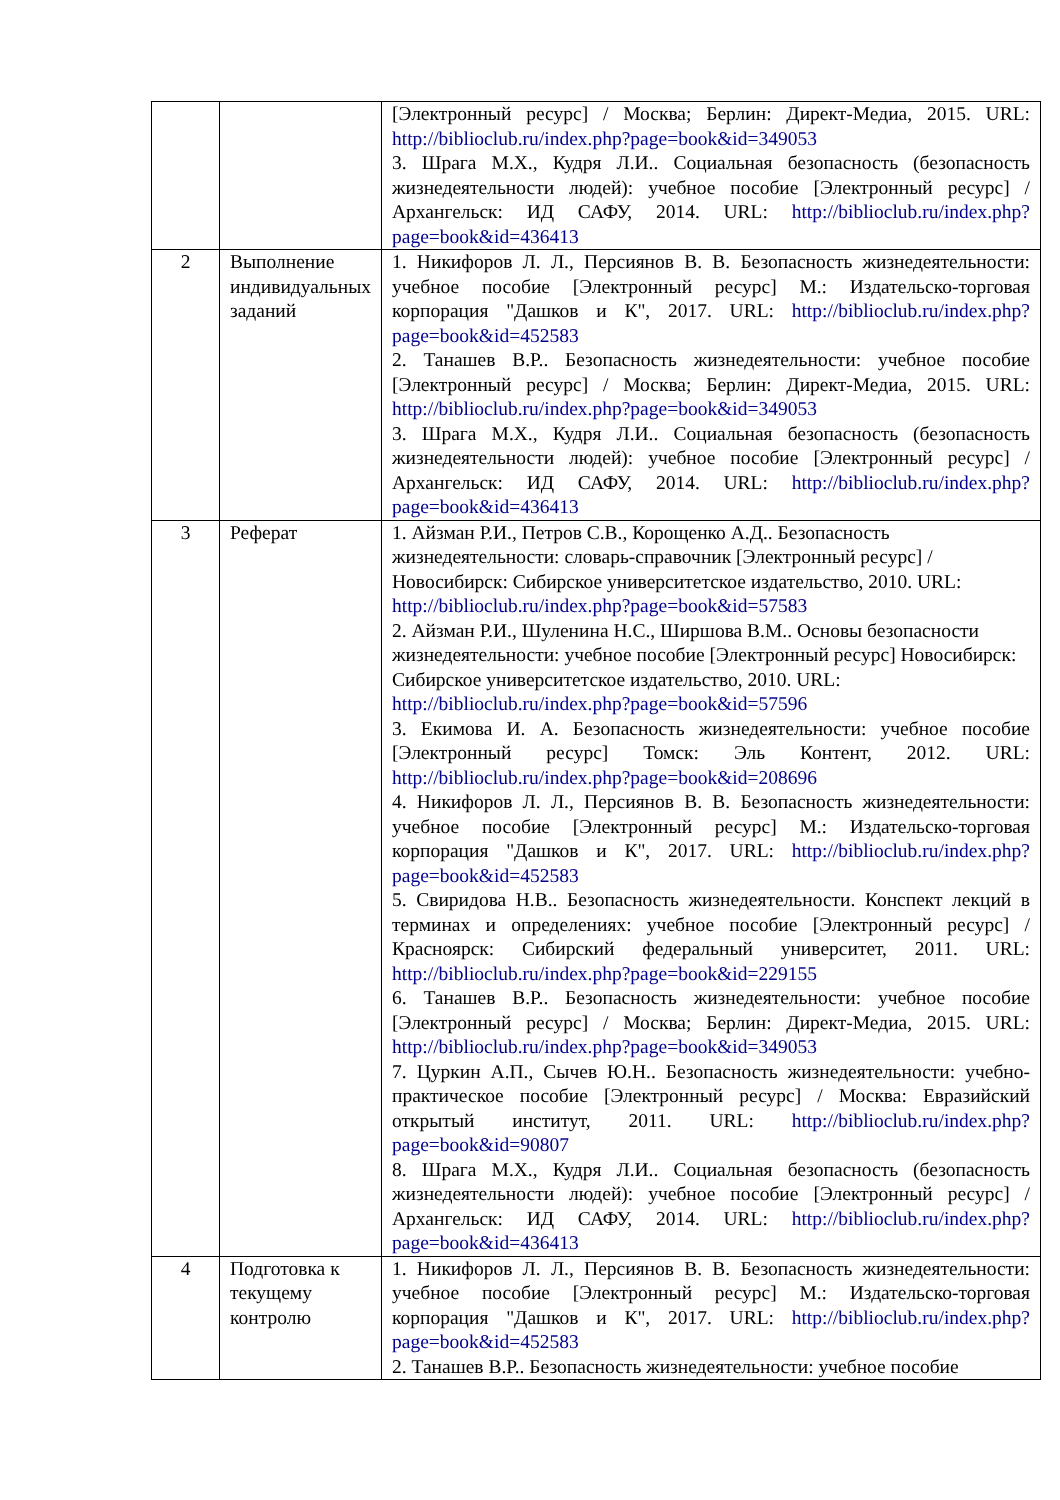| | | [Электронный ресурс] / Москва; Берлин: Директ-Медиа, 2015. URL: http://biblioclub.ru/index.php?page=book&id=349053 3. Шрага М.Х., Кудря Л.И.. Социальная безопасность (безопасность жизнедеятельности людей): учебное пособие [Электронный ресурс] / Архангельск: ИД САФУ, 2014. URL: http://biblioclub.ru/index.php?page=book&id=436413 |
| 2 | Выполнение индивидуальных заданий | 1. Никифоров Л. Л., Персиянов В. В. Безопасность жизнедеятельности: учебное пособие [Электронный ресурс] М.: Издательско-торговая корпорация "Дашков и К", 2017. URL: http://biblioclub.ru/index.php?page=book&id=452583 2. Танашев В.Р.. Безопасность жизнедеятельности: учебное пособие [Электронный ресурс] / Москва; Берлин: Директ-Медиа, 2015. URL: http://biblioclub.ru/index.php?page=book&id=349053 3. Шрага М.Х., Кудря Л.И.. Социальная безопасность (безопасность жизнедеятельности людей): учебное пособие [Электронный ресурс] / Архангельск: ИД САФУ, 2014. URL: http://biblioclub.ru/index.php?page=book&id=436413 |
| 3 | Реферат | 1. Айзман Р.И., Петров С.В., Корощенко А.Д.. Безопасность жизнедеятельности: словарь-справочник [Электронный ресурс] / Новосибирск: Сибирское университетское издательство, 2010. URL: http://biblioclub.ru/index.php?page=book&id=57583 2. Айзман Р.И., Шуленина Н.С., Ширшова В.М.. Основы безопасности жизнедеятельности: учебное пособие [Электронный ресурс] Новосибирск: Сибирское университетское издательство, 2010. URL: http://biblioclub.ru/index.php?page=book&id=57596 3. Екимова И. А. Безопасность жизнедеятельности: учебное пособие [Электронный ресурс] Томск: Эль Контент, 2012. URL: http://biblioclub.ru/index.php?page=book&id=208696 4. Никифоров Л. Л., Персиянов В. В. Безопасность жизнедеятельности: учебное пособие [Электронный ресурс] М.: Издательско-торговая корпорация "Дашков и К", 2017. URL: http://biblioclub.ru/index.php?page=book&id=452583 5. Свиридова Н.В.. Безопасность жизнедеятельности. Конспект лекций в терминах и определениях: учебное пособие [Электронный ресурс] / Красноярск: Сибирский федеральный университет, 2011. URL: http://biblioclub.ru/index.php?page=book&id=229155 6. Танашев В.Р.. Безопасность жизнедеятельности: учебное пособие [Электронный ресурс] / Москва; Берлин: Директ-Медиа, 2015. URL: http://biblioclub.ru/index.php?page=book&id=349053 7. Цуркин А.П., Сычев Ю.Н.. Безопасность жизнедеятельности: учебно-практическое пособие [Электронный ресурс] / Москва: Евразийский открытый институт, 2011. URL: http://biblioclub.ru/index.php?page=book&id=90807 8. Шрага М.Х., Кудря Л.И.. Социальная безопасность (безопасность жизнедеятельности людей): учебное пособие [Электронный ресурс] / Архангельск: ИД САФУ, 2014. URL: http://biblioclub.ru/index.php?page=book&id=436413 |
| 4 | Подготовка к текущему контролю | 1. Никифоров Л. Л., Персиянов В. В. Безопасность жизнедеятельности: учебное пособие [Электронный ресурс] М.: Издательско-торговая корпорация "Дашков и К", 2017. URL: http://biblioclub.ru/index.php?page=book&id=452583 2. Танашев В.Р.. Безопасность жизнедеятельности: учебное пособие |